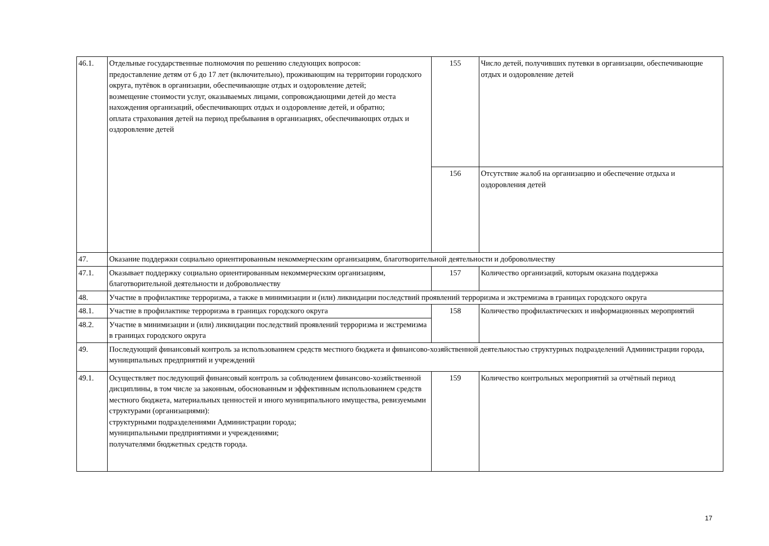| 46.1. | Отдельные государственные полномочия по решению следующих вопросов: предоставление детям от 6 до 17 лет (включительно), проживающим на территории городского округа, путёвок в организации, обеспечивающие отдых и оздоровление детей; возмещение стоимости услуг, оказываемых лицами, сопровождающими детей до места нахождения организаций, обеспечивающих отдых и оздоровление детей, и обратно; оплата страхования детей на период пребывания в организациях, обеспечивающих отдых и оздоровление детей | 155 | Число детей, получивших путевки в организации, обеспечивающие отдых и оздоровление детей |
| | | 156 | Отсутствие жалоб на организацию и обеспечение отдыха и оздоровления детей |
| 47. | Оказание поддержки социально ориентированным некоммерческим организациям, благотворительной деятельности и добровольчеству | | |
| 47.1. | Оказывает поддержку социально ориентированным некоммерческим организациям, благотворительной деятельности и добровольчеству | 157 | Количество организаций, которым оказана поддержка |
| 48. | Участие в профилактике терроризма, а также в минимизации и (или) ликвидации последствий проявлений терроризма и экстремизма в границах городского округа | | |
| 48.1. | Участие в профилактике терроризма в границах городского округа | 158 | Количество профилактических и информационных мероприятий |
| 48.2. | Участие в минимизации и (или) ликвидации последствий проявлений терроризма и экстремизма в границах городского округа | | |
| 49. | Последующий финансовый контроль за использованием средств местного бюджета и финансово-хозяйственной деятельностью структурных подразделений Администрации города, муниципальных предприятий и учреждений | | |
| 49.1. | Осуществляет последующий финансовый контроль за соблюдением финансово-хозяйственной дисциплины, в том числе за законным, обоснованным и эффективным использованием средств местного бюджета, материальных ценностей и иного муниципального имущества, ревизуемыми структурами (организациями): структурными подразделениями Администрации города; муниципальными предприятиями и учреждениями; получателями бюджетных средств города. | 159 | Количество контрольных мероприятий за отчётный период |
17